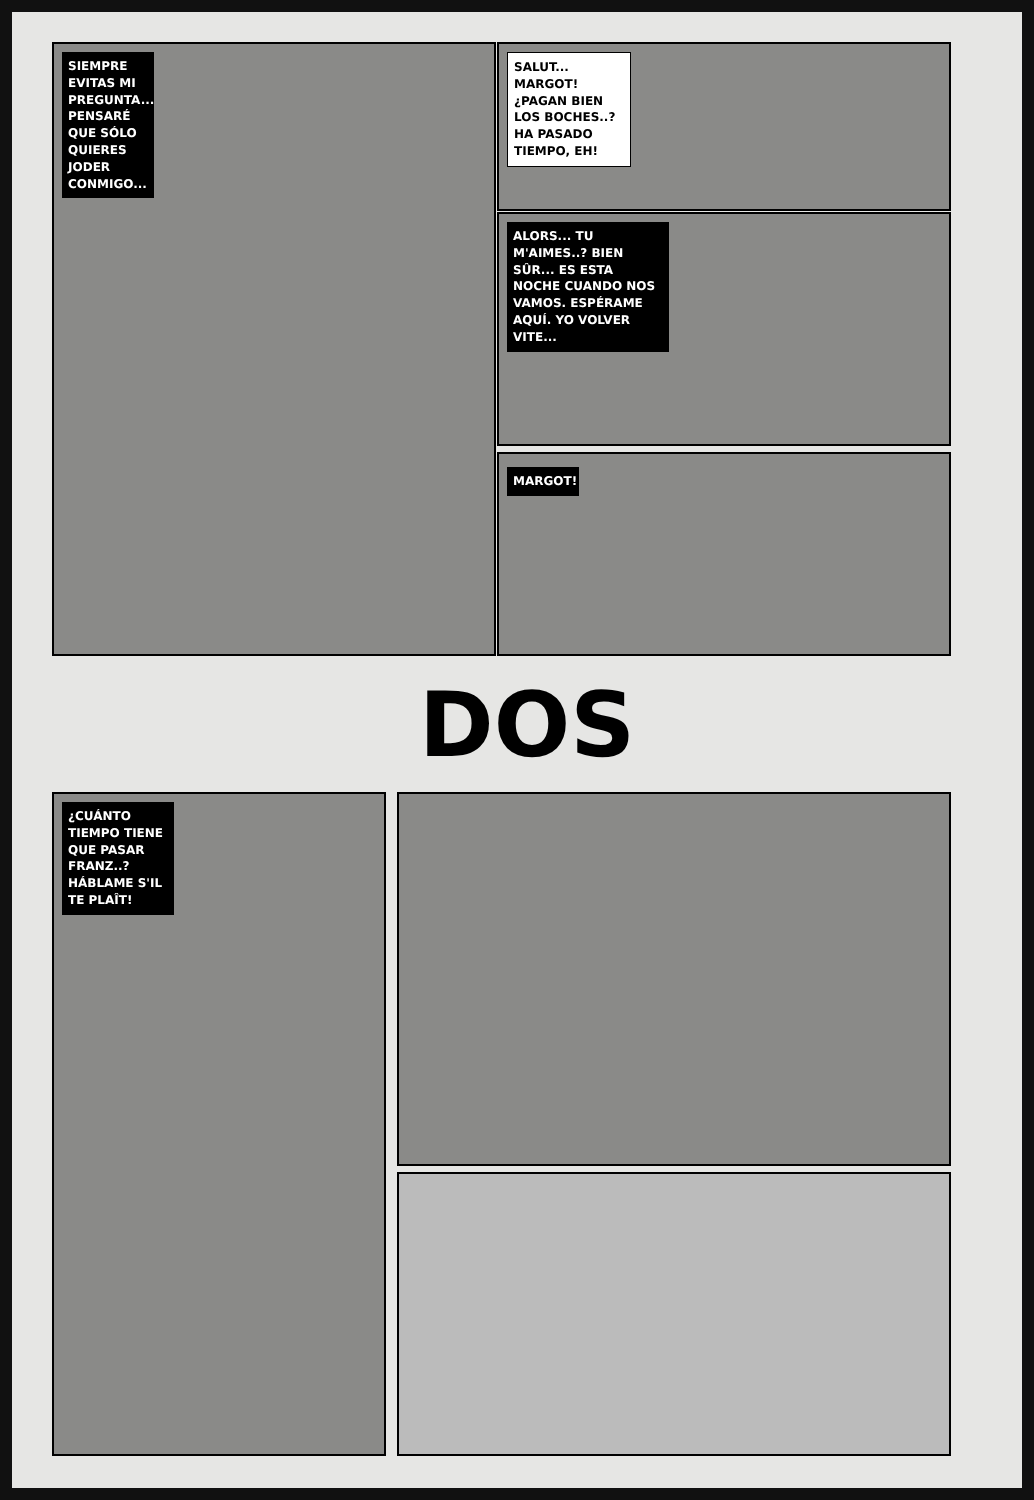SIEMPRE EVITAS MI PREGUNTA... PENSARÉ QUE SÓLO QUIERES JODER CONMIGO...
MARGOT!
ALORS... TU M'AIMES..? BIEN SÛR... ES ESTA NOCHE CUANDO NOS VAMOS. ESPÉRAME AQUÍ. YO VOLVER VITE...
SALUT... MARGOT! ¿PAGAN BIEN LOS BOCHES..? HA PASADO TIEMPO, EH!
DOS
¿CUÁNTO TIEMPO TIENE QUE PASAR FRANZ..? HÁBLAME S'IL TE PLAÎT!